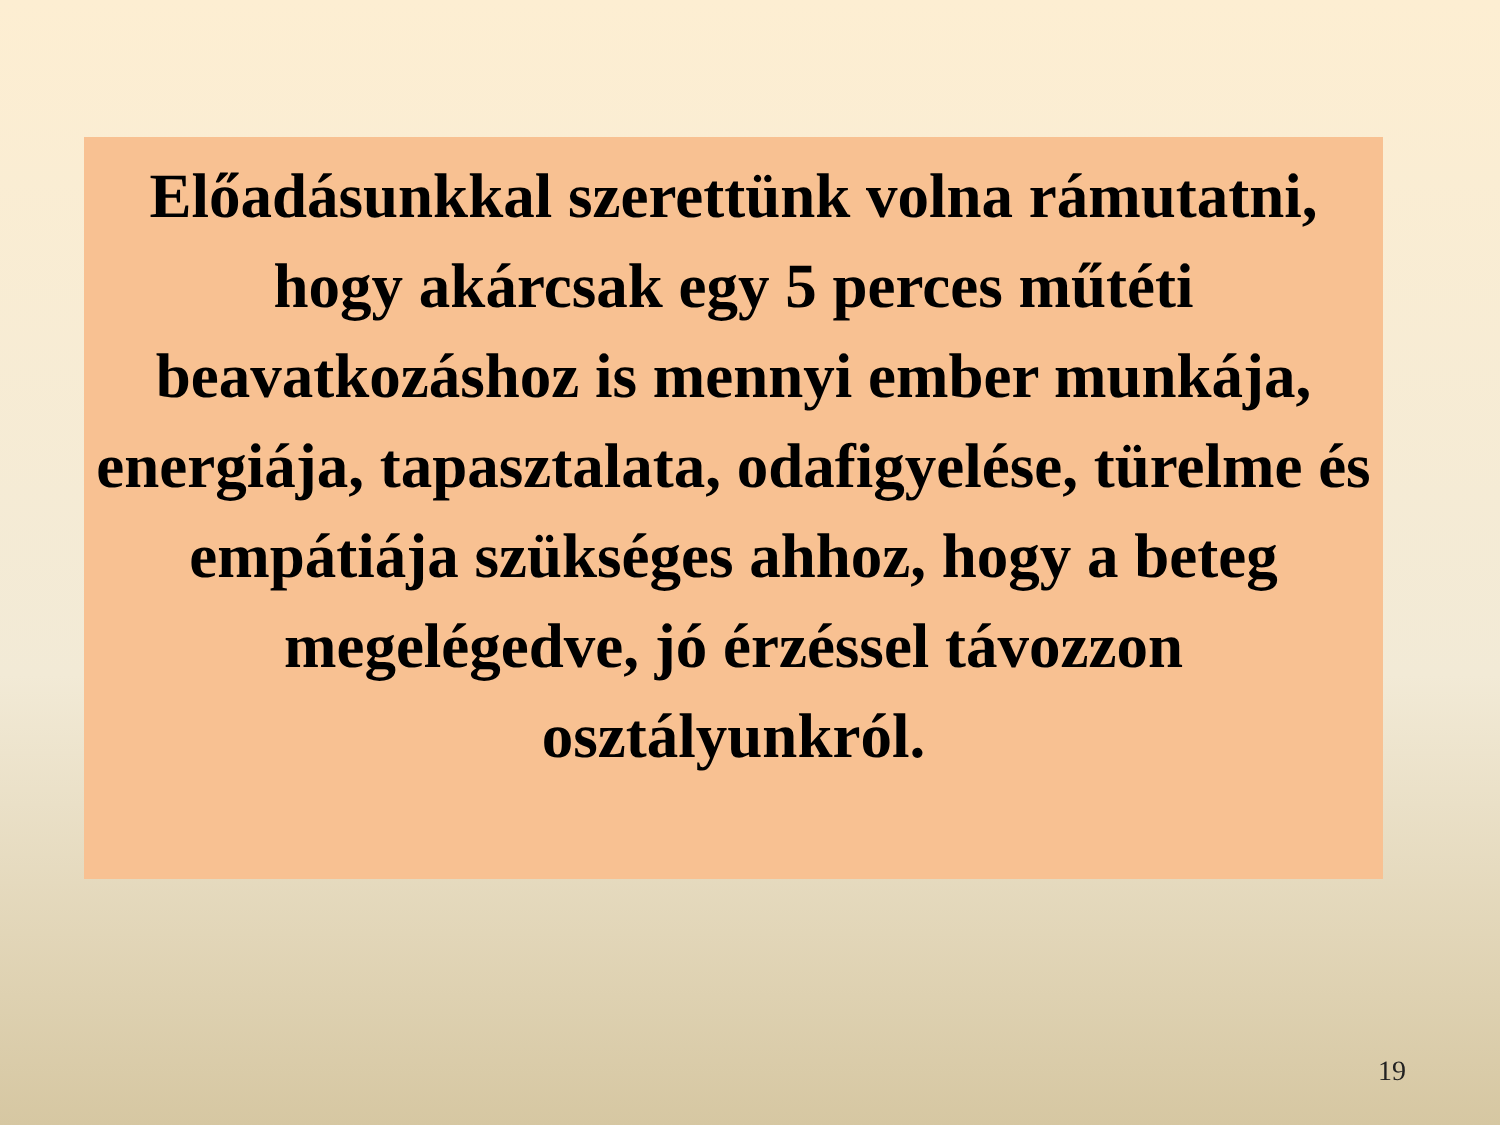Előadásunkkal szerettünk volna rámutatni, hogy akárcsak egy 5 perces műtéti beavatkozáshoz is mennyi ember munkája, energiája, tapasztalata, odafigyelése, türelme és empátiája szükséges ahhoz, hogy a beteg megelégedve, jó érzéssel távozzon osztályunkról.
19